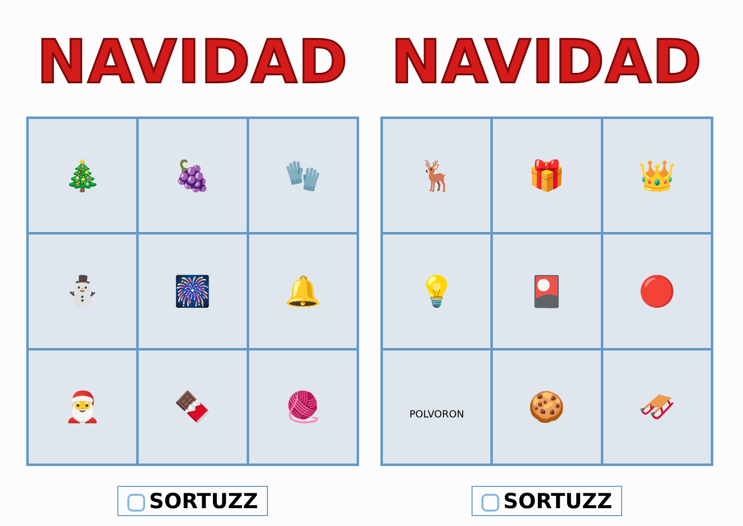NAVIDAD
| 🎄 | 🍇 | 🧤 |
| ⛄ | 🎆 | 🔔 |
| 🎅 | 🍫 | 🧶 |
SORTUZZ
NAVIDAD
| 🦌 | 🎁 | 👑 |
| 💡 | 🎴 | 🔴 |
| POLVORON | 🍪 | 🛷 |
SORTUZZ